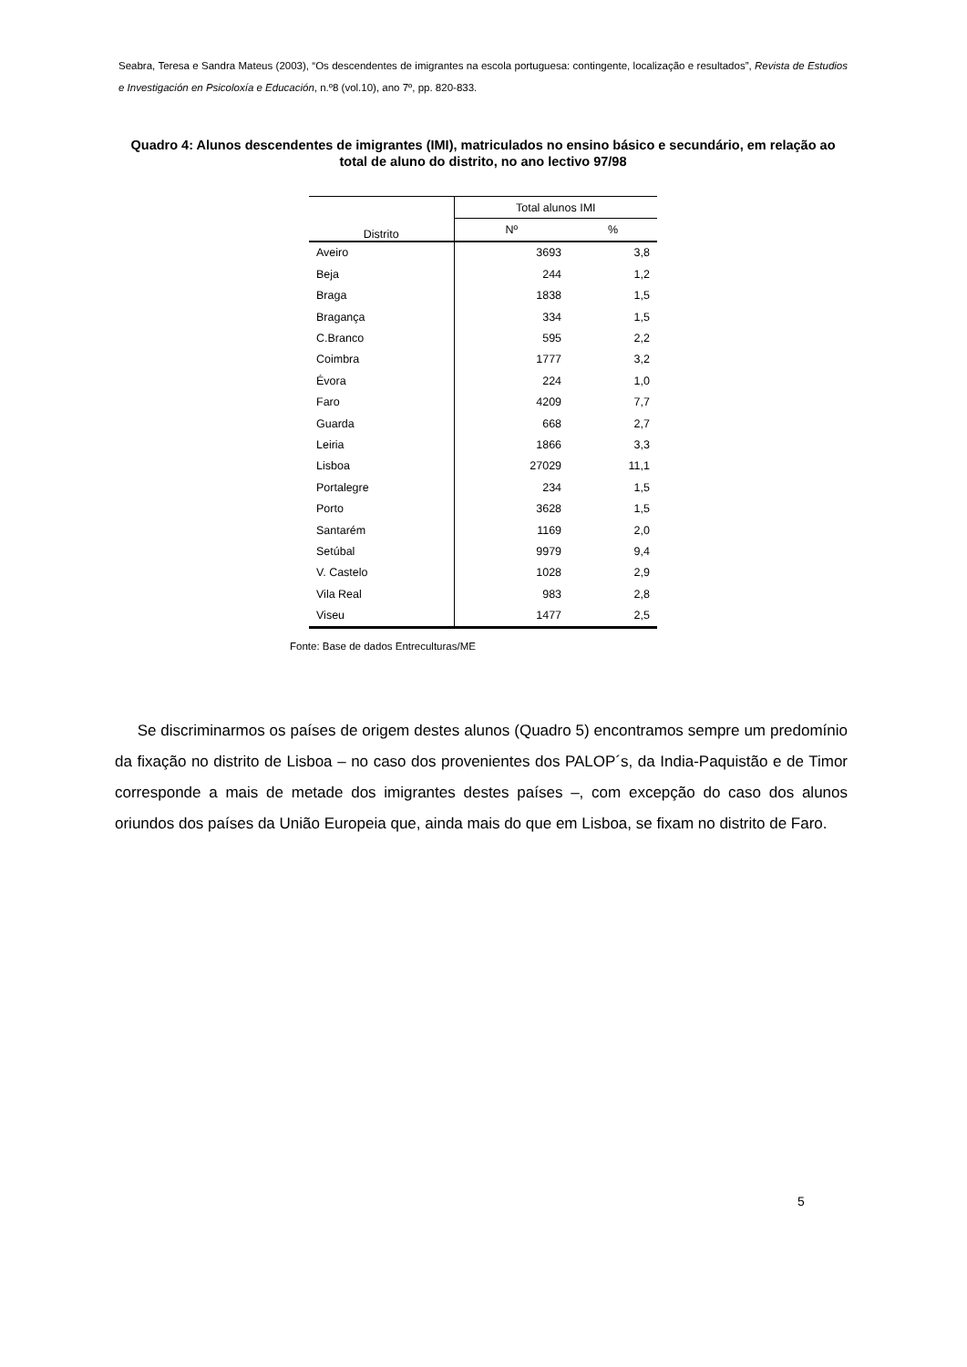Seabra, Teresa e Sandra Mateus (2003), “Os descendentes de imigrantes na escola portuguesa: contingente, localização e resultados”, Revista de Estudios e Investigación en Psicoloxía e Educación, n.º8 (vol.10), ano 7º, pp. 820-833.
Quadro 4: Alunos descendentes de imigrantes (IMI), matriculados no ensino básico e secundário, em relação ao total de aluno do distrito, no ano lectivo 97/98
| Distrito | Total alunos IMI | |
| --- | --- | --- |
| | Nº | % |
| Aveiro | 3693 | 3,8 |
| Beja | 244 | 1,2 |
| Braga | 1838 | 1,5 |
| Bragança | 334 | 1,5 |
| C.Branco | 595 | 2,2 |
| Coimbra | 1777 | 3,2 |
| Évora | 224 | 1,0 |
| Faro | 4209 | 7,7 |
| Guarda | 668 | 2,7 |
| Leiria | 1866 | 3,3 |
| Lisboa | 27029 | 11,1 |
| Portalegre | 234 | 1,5 |
| Porto | 3628 | 1,5 |
| Santarém | 1169 | 2,0 |
| Setúbal | 9979 | 9,4 |
| V. Castelo | 1028 | 2,9 |
| Vila Real | 983 | 2,8 |
| Viseu | 1477 | 2,5 |
Fonte: Base de dados Entreculturas/ME
Se discriminarmos os países de origem destes alunos (Quadro 5) encontramos sempre um predomínio da fixação no distrito de Lisboa – no caso dos provenientes dos PALOP´s, da India-Paquistão e de Timor corresponde a mais de metade dos imigrantes destes países –, com excepção do caso dos alunos oriundos dos países da União Europeia que, ainda mais do que em Lisboa, se fixam no distrito de Faro.
5